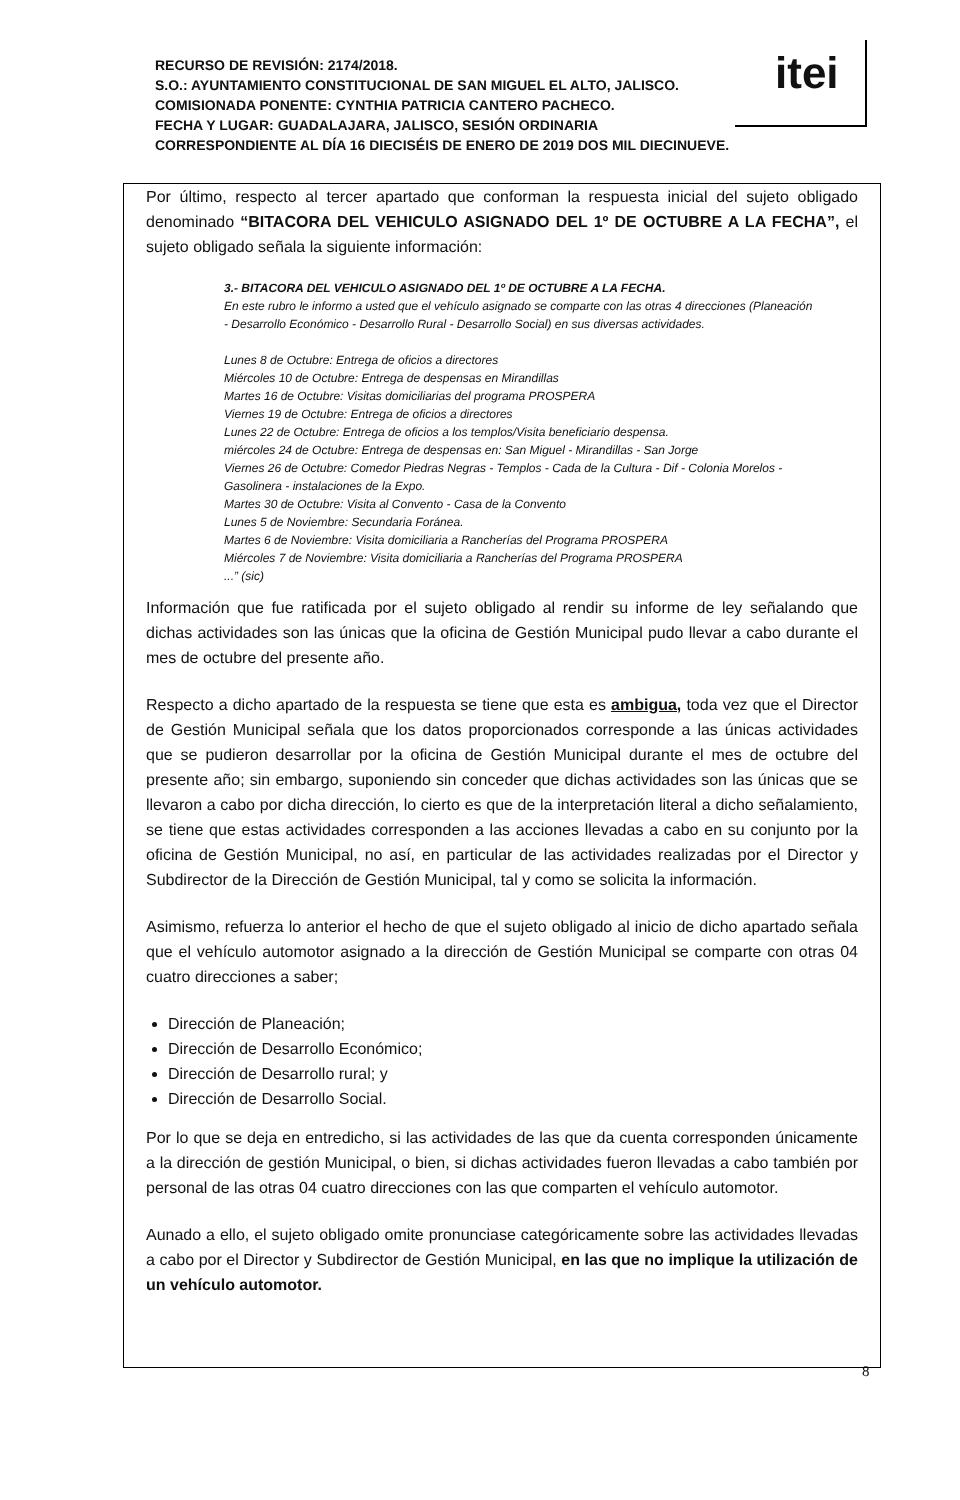itei
RECURSO DE REVISIÓN: 2174/2018.
S.O.: AYUNTAMIENTO CONSTITUCIONAL DE SAN MIGUEL EL ALTO, JALISCO.
COMISIONADA PONENTE: CYNTHIA PATRICIA CANTERO PACHECO.
FECHA Y LUGAR: GUADALAJARA, JALISCO, SESIÓN ORDINARIA
CORRESPONDIENTE AL DÍA 16 DIECISÉIS DE ENERO DE 2019 DOS MIL DIECINUEVE.
Por último, respecto al tercer apartado que conforman la respuesta inicial del sujeto obligado denominado “BITACORA DEL VEHICULO ASIGNADO DEL 1º DE OCTUBRE A LA FECHA”, el sujeto obligado señala la siguiente información:
3.- BITACORA DEL VEHICULO ASIGNADO DEL 1º DE OCTUBRE A LA FECHA.
En este rubro le informo a usted que el vehículo asignado se comparte con las otras 4 direcciones (Planeación - Desarrollo Económico - Desarrollo Rural - Desarrollo Social) en sus diversas actividades.
Lunes 8 de Octubre: Entrega de oficios a directores
Miércoles 10 de Octubre: Entrega de despensas en Mirandillas
Martes 16 de Octubre: Visitas domiciliarias del programa PROSPERA
Viernes 19 de Octubre: Entrega de oficios a directores
Lunes 22 de Octubre: Entrega de oficios a los templos/Visita beneficiario despensa.
miércoles 24 de Octubre: Entrega de despensas en: San Miguel - Mirandillas - San Jorge
Viernes 26 de Octubre: Comedor Piedras Negras - Templos - Cada de la Cultura - Dif - Colonia Morelos - Gasolinera - instalaciones de la Expo.
Martes 30 de Octubre: Visita al Convento - Casa de la Convento
Lunes 5 de Noviembre: Secundaria Foránea.
Martes 6 de Noviembre: Visita domiciliaria a Rancherías del Programa PROSPERA
Miércoles 7 de Noviembre: Visita domiciliaria a Rancherías del Programa PROSPERA
...” (sic)
Información que fue ratificada por el sujeto obligado al rendir su informe de ley señalando que dichas actividades son las únicas que la oficina de Gestión Municipal pudo llevar a cabo durante el mes de octubre del presente año.
Respecto a dicho apartado de la respuesta se tiene que esta es ambigua, toda vez que el Director de Gestión Municipal señala que los datos proporcionados corresponde a las únicas actividades que se pudieron desarrollar por la oficina de Gestión Municipal durante el mes de octubre del presente año; sin embargo, suponiendo sin conceder que dichas actividades son las únicas que se llevaron a cabo por dicha dirección, lo cierto es que de la interpretación literal a dicho señalamiento, se tiene que estas actividades corresponden a las acciones llevadas a cabo en su conjunto por la oficina de Gestión Municipal, no así, en particular de las actividades realizadas por el Director y Subdirector de la Dirección de Gestión Municipal, tal y como se solicita la información.
Asimismo, refuerza lo anterior el hecho de que el sujeto obligado al inicio de dicho apartado señala que el vehículo automotor asignado a la dirección de Gestión Municipal se comparte con otras 04 cuatro direcciones a saber;
Dirección de Planeación;
Dirección de Desarrollo Económico;
Dirección de Desarrollo rural; y
Dirección de Desarrollo Social.
Por lo que se deja en entredicho, si las actividades de las que da cuenta corresponden únicamente a la dirección de gestión Municipal, o bien, si dichas actividades fueron llevadas a cabo también por personal de las otras 04 cuatro direcciones con las que comparten el vehículo automotor.
Aunado a ello, el sujeto obligado omite pronunciase categóricamente sobre las actividades llevadas a cabo por el Director y Subdirector de Gestión Municipal, en las que no implique la utilización de un vehículo automotor.
8